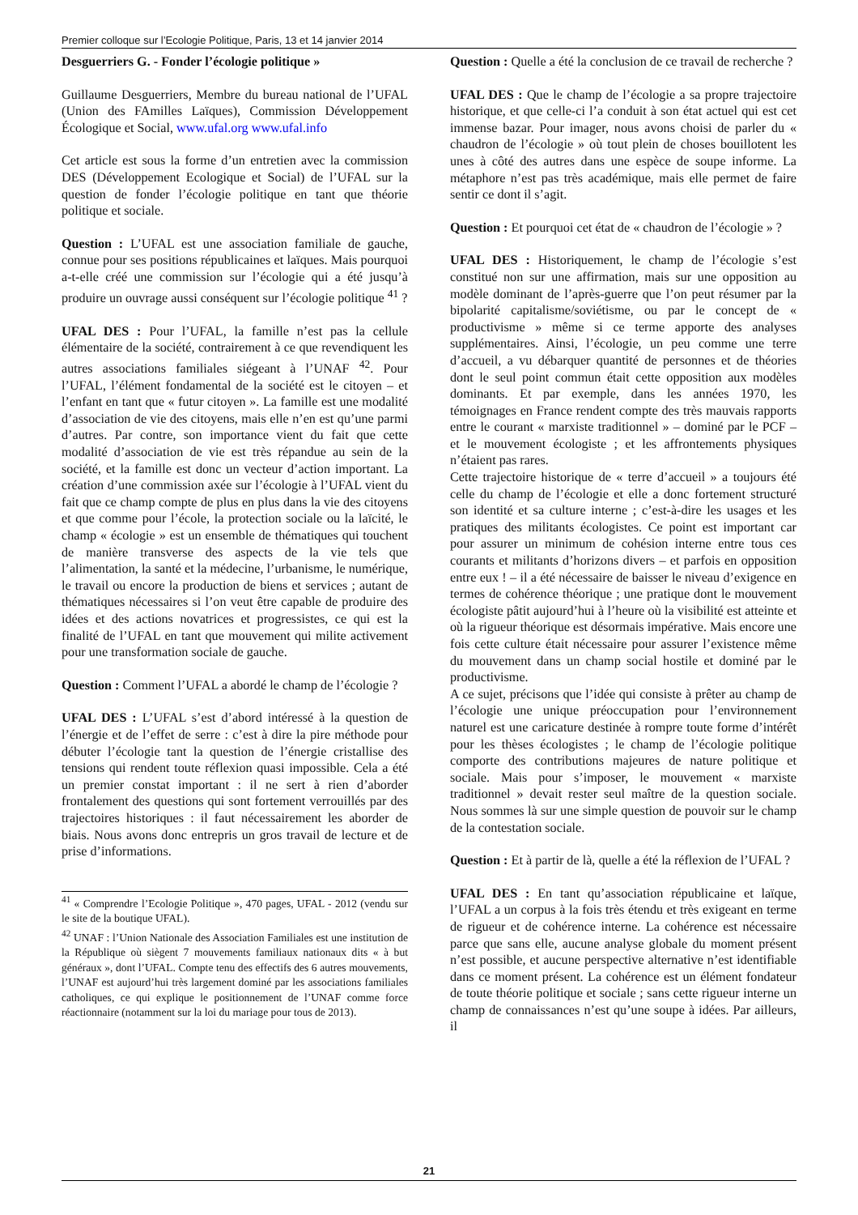Premier colloque sur l’Ecologie Politique, Paris, 13 et 14 janvier 2014
Desguerriers G. - Fonder l’écologie politique »
Guillaume Desguerriers, Membre du bureau national de l’UFAL (Union des FAmilles Laïques), Commission Développement Écologique et Social, www.ufal.org www.ufal.info
Cet article est sous la forme d’un entretien avec la commission DES (Développement Ecologique et Social) de l’UFAL sur la question de fonder l’écologie politique en tant que théorie politique et sociale.
Question : L’UFAL est une association familiale de gauche, connue pour ses positions républicaines et laïques. Mais pourquoi a-t-elle créé une commission sur l’écologie qui a été jusqu’à produire un ouvrage aussi conséquent sur l’écologie politique <sup>41</sup> ?
UFAL DES : Pour l’UFAL, la famille n’est pas la cellule élémentaire de la société, contrairement à ce que revendiquent les autres associations familiales siégeant à l’UNAF <sup>42</sup>. Pour l’UFAL, l’élément fondamental de la société est le citoyen – et l’enfant en tant que « futur citoyen ». La famille est une modalité d’association de vie des citoyens, mais elle n’en est qu’une parmi d’autres. Par contre, son importance vient du fait que cette modalité d’association de vie est très répandue au sein de la société, et la famille est donc un vecteur d’action important. La création d’une commission axée sur l’écologie à l’UFAL vient du fait que ce champ compte de plus en plus dans la vie des citoyens et que comme pour l’école, la protection sociale ou la laïcité, le champ « écologie » est un ensemble de thématiques qui touchent de manière transverse des aspects de la vie tels que l’alimentation, la santé et la médecine, l’urbanisme, le numérique, le travail ou encore la production de biens et services ; autant de thématiques nécessaires si l’on veut être capable de produire des idées et des actions novatrices et progressistes, ce qui est la finalité de l’UFAL en tant que mouvement qui milite activement pour une transformation sociale de gauche.
Question : Comment l’UFAL a abordé le champ de l’écologie ?
UFAL DES : L’UFAL s’est d’abord intéressé à la question de l’énergie et de l’effet de serre : c’est à dire la pire méthode pour débuter l’écologie tant la question de l’énergie cristallise des tensions qui rendent toute réflexion quasi impossible. Cela a été un premier constat important : il ne sert à rien d’aborder frontalement des questions qui sont fortement verrouillés par des trajectoires historiques : il faut nécessairement les aborder de biais. Nous avons donc entrepris un gros travail de lecture et de prise d’informations.
<sup>41</sup> « Comprendre l’Ecologie Politique », 470 pages, UFAL - 2012 (vendu sur le site de la boutique UFAL).
<sup>42</sup> UNAF : l’Union Nationale des Association Familiales est une institution de la République où siègent 7 mouvements familiaux nationaux dits « à but généraux », dont l’UFAL. Compte tenu des effectifs des 6 autres mouvements, l’UNAF est aujourd’hui très largement dominé par les associations familiales catholiques, ce qui explique le positionnement de l’UNAF comme force réactionnaire (notamment sur la loi du mariage pour tous de 2013).
Question : Quelle a été la conclusion de ce travail de recherche ?
UFAL DES : Que le champ de l’écologie a sa propre trajectoire historique, et que celle-ci l’a conduit à son état actuel qui est cet immense bazar. Pour imager, nous avons choisi de parler du « chaudron de l’écologie » où tout plein de choses bouillotent les unes à côté des autres dans une espèce de soupe informe. La métaphore n’est pas très académique, mais elle permet de faire sentir ce dont il s’agit.
Question : Et pourquoi cet état de « chaudron de l’écologie » ?
UFAL DES : Historiquement, le champ de l’écologie s’est constitué non sur une affirmation, mais sur une opposition au modèle dominant de l’après-guerre que l’on peut résumer par la bipolarité capitalisme/soviétisme, ou par le concept de « productivisme » même si ce terme apporte des analyses supplémentaires. Ainsi, l’écologie, un peu comme une terre d’accueil, a vu débarquer quantité de personnes et de théories dont le seul point commun était cette opposition aux modèles dominants. Et par exemple, dans les années 1970, les témoignages en France rendent compte des très mauvais rapports entre le courant « marxiste traditionnel » – dominé par le PCF – et le mouvement écologiste ; et les affrontements physiques n’étaient pas rares.
Cette trajectoire historique de « terre d’accueil » a toujours été celle du champ de l’écologie et elle a donc fortement structuré son identité et sa culture interne ; c’est-à-dire les usages et les pratiques des militants écologistes. Ce point est important car pour assurer un minimum de cohésion interne entre tous ces courants et militants d’horizons divers – et parfois en opposition entre eux ! – il a été nécessaire de baisser le niveau d’exigence en termes de cohérence théorique ; une pratique dont le mouvement écologiste pâtit aujourd’hui à l’heure où la visibilité est atteinte et où la rigueur théorique est désormais impérative. Mais encore une fois cette culture était nécessaire pour assurer l’existence même du mouvement dans un champ social hostile et dominé par le productivisme.
A ce sujet, précisons que l’idée qui consiste à prêter au champ de l’écologie une unique préoccupation pour l’environnement naturel est une caricature destinée à rompre toute forme d’intérêt pour les thèses écologistes ; le champ de l’écologie politique comporte des contributions majeures de nature politique et sociale. Mais pour s’imposer, le mouvement « marxiste traditionnel » devait rester seul maître de la question sociale. Nous sommes là sur une simple question de pouvoir sur le champ de la contestation sociale.
Question : Et à partir de là, quelle a été la réflexion de l’UFAL ?
UFAL DES : En tant qu’association républicaine et laïque, l’UFAL a un corpus à la fois très étendu et très exigeant en terme de rigueur et de cohérence interne. La cohérence est nécessaire parce que sans elle, aucune analyse globale du moment présent n’est possible, et aucune perspective alternative n’est identifiable dans ce moment présent. La cohérence est un élément fondateur de toute théorie politique et sociale ; sans cette rigueur interne un champ de connaissances n’est qu’une soupe à idées. Par ailleurs, il
21